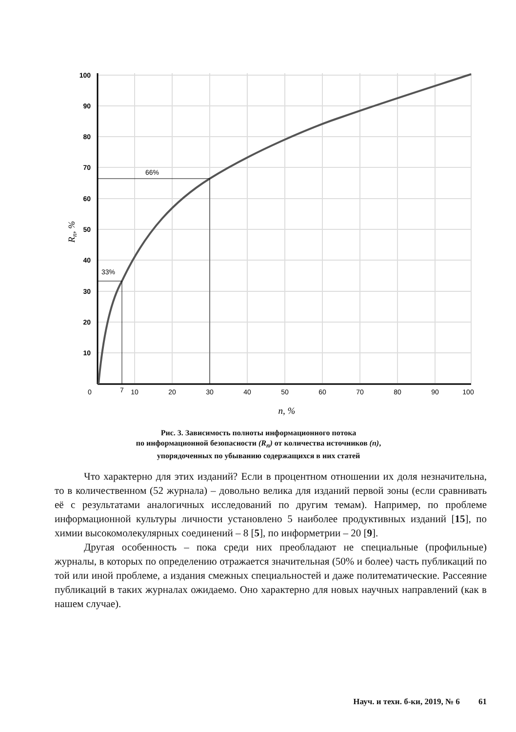33%
66%
100
90
80
70
60
50
40
30
20
10
0
7
10
20
30
40
50
60
70
80
90
100
n, %
Rn, %
Рис. 3. Зависимость полноты информационного потока
по информационной безопасности (R<sub>n</sub>) от количества источников (n),
упорядоченных по убыванию содержащихся в них статей
Что характерно для этих изданий? Если в процентном отношении их доля незначительна, то в количественном (52 журнала) – довольно велика для изданий первой зоны (если сравнивать её с результатами аналогичных исследований по другим темам). Например, по проблеме информационной культуры личности установлено 5 наиболее продуктивных изданий [15], по химии высокомолекулярных соединений – 8 [5], по информетрии – 20 [9].
Другая особенность – пока среди них преобладают не специальные (профильные) журналы, в которых по определению отражается значительная (50% и более) часть публикаций по той или иной проблеме, а издания смежных специальностей и даже политематические. Рассеяние публикаций в таких журналах ожидаемо. Оно характерно для новых научных направлений (как в нашем случае).
Науч. и техн. б-ки, 2019, № 6 61